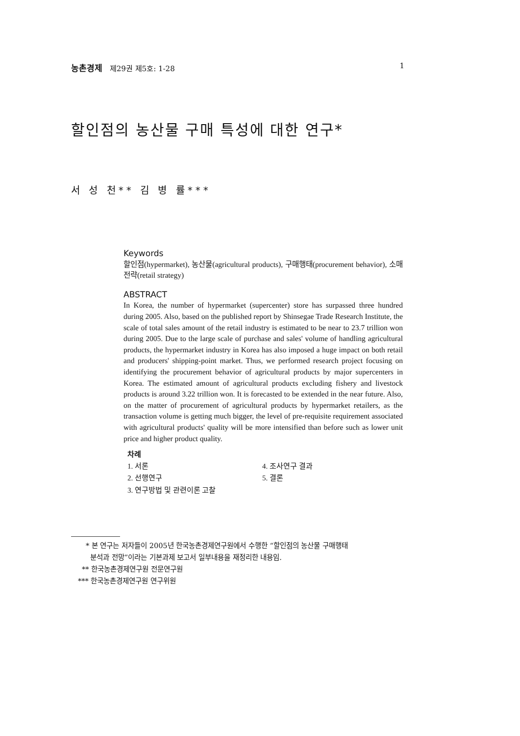농촌경제 제29권 제5호: 1-28 1
할인점의 농산물 구매 특성에 대한 연구*
서 성 천** 김 병 률***
Keywords
할인점(hypermarket), 농산물(agricultural products), 구매행태(procurement behavior), 소매전략(retail strategy)
ABSTRACT
In Korea, the number of hypermarket (supercenter) store has surpassed three hundred during 2005. Also, based on the published report by Shinsegae Trade Research Institute, the scale of total sales amount of the retail industry is estimated to be near to 23.7 trillion won during 2005. Due to the large scale of purchase and sales' volume of handling agricultural products, the hypermarket industry in Korea has also imposed a huge impact on both retail and producers' shipping-point market. Thus, we performed research project focusing on identifying the procurement behavior of agricultural products by major supercenters in Korea. The estimated amount of agricultural products excluding fishery and livestock products is around 3.22 trillion won. It is forecasted to be extended in the near future. Also, on the matter of procurement of agricultural products by hypermarket retailers, as the transaction volume is getting much bigger, the level of pre-requisite requirement associated with agricultural products' quality will be more intensified than before such as lower unit price and higher product quality.
차례
| 1. 서론 | 4. 조사연구 결과 |
| 2. 선행연구 | 5. 결론 |
| 3. 연구방법 및 관련이론 고찰 | |
* 본 연구는 저자들이 2005년 한국농촌경제연구원에서 수행한 “할인점의 농산물 구매행태
분석과 전망”이라는 기본과제 보고서 일부내용을 재정리한 내용임.
** 한국농촌경제연구원 전문연구원
*** 한국농촌경제연구원 연구위원